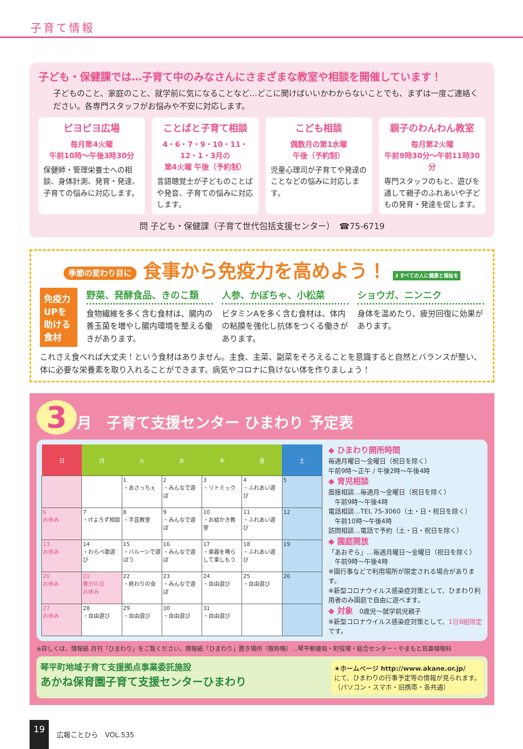子育て情報
子ども・保健課では…子育て中のみなさんにさまざまな教室や相談を開催しています！
子どものこと、家庭のこと、就学前に気になることなど…どこに聞けばいいかわからないことでも、まずは一度ご連絡ください。各専門スタッフがお悩みや不安に対応します。
ピヨピヨ広場
毎月第4火曜
午前10時～午後3時30分
保健師・管理栄養士への相談、身体計測、発育・発達、子育ての悩みに対応します。
ことばと子育て相談
4・6・7・9・10・11・
12・1・3月の
第4火曜 午後（予約制）
言語聴覚士が子どものことばや発音、子育ての悩みに対応します。
こども相談
偶数月の第1水曜
午後（予約制）
児童心理司が子育てや発達のことなどの悩みに対応します。
親子のわんわん教室
毎月第2火曜
午前9時30分～午前11時30分
専門スタッフのもと、遊びを通して親子のふれあいや子どもの発育・発達を促します。
問 子ども・保健課（子育て世代包括支援センター）　☎75-6719
季節の変わり目に 食事から免疫力を高めよう！ 3 すべての人に健康と福祉を
免疫力UPを助ける食材
野菜、発酵食品、きのこ類
食物繊維を多く含む食材は、腸内の善玉菌を増やし腸内環境を整える働きがあります。
人参、かぼちゃ、小松菜
ビタミンAを多く含む食材は、体内の粘膜を強化し抗体をつくる働きがあります。
ショウガ、ニンニク
身体を温めたり、疲労回復に効果があります。
これさえ食べれば大丈夫！という食材はありません。主食、主菜、副菜をそろえることを意識すると自然とバランスが整い、体に必要な栄養素を取り入れることができます。病気やコロナに負けない体を作りましょう！
3 月　子育て支援センター ひまわり 予定表
| 日 | 月 | 火 | 水 | 木 | 金 | 土 |
| --- | --- | --- | --- | --- | --- | --- |
| | | 1 ・あさっちぇ | 2 ・みんなで遊ぼ | 3 ・リトミック | 4 ・ふれあい遊び | 5 |
| 6 お休み | 7 ・ITよろず相談 | 8 ・手芸教室 | 9 ・みんなで遊ぼ | 10 ・お絵かき教室 | 11 ・ふれあい遊び | 12 |
| 13 お休み | 14 ・わらべ歌遊び | 15 ・バルーンで遊ぼう | 16 ・みんなで遊ぼ | 17 ・楽器を鳴らして楽しもう | 18 ・ふれあい遊び | 19 |
| 20 お休み | 21 春分の日 お休み | 22 ・終わりの会 | 23 ・みんなで遊ぼ | 24 ・自由遊び | 25 ・自由遊び | 26 |
| 27 お休み | 28 ・自由遊び | 29 ・自由遊び | 30 ・自由遊び | 31 ・自由遊び | | |
◆ ひまわり開所時間
毎週月曜日～金曜日（祝日を除く）
午前9時～正午 / 午後2時～午後4時
◆ 育児相談
面接相談…毎週月～金曜日（祝日を除く）
　午前9時～午後4時
電話相談…TEL 75-3060（土・日・祝日を除く）
　午前10時～午後4時
訪問相談…電話で予約（土・日・祝日を除く）
◆ 園庭開放
「あおぞら」…毎週月曜日～金曜日（祝日を除く）
　午前9時～午後4時
※園行事などで利用場所が限定される場合があります。
※新型コロナウイルス感染症対策として、ひまわり利用者のみ園庭で自由に遊べます。
◆ 対象　0歳児～就学前児親子
※新型コロナウイルス感染症対策として、1日8組限定です。
※詳しくは、情報紙 月刊「ひまわり」をご覧ください。情報紙「ひまわり」置き場所（敬称略）…琴平郵便局・町役場・総合センター・やまもと耳鼻咽喉科
琴平町地域子育て支援拠点事業委託施設
あかね保育園子育て支援センターひまわり
★ホームページ http://www.akane.or.jp/
にて、ひまわりの行事予定等の情報が見られます。
（パソコン・スマホ・旧携帯・各共通）
19 広報ことひら　VOL.535